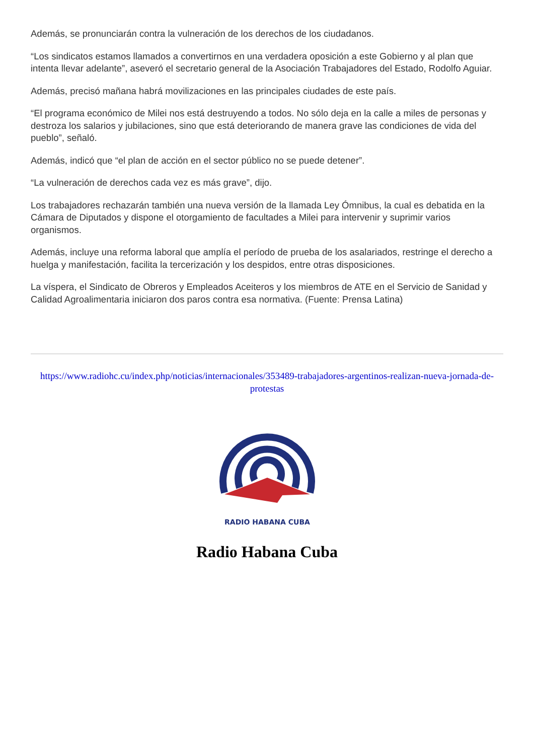Además, se pronunciarán contra la vulneración de los derechos de los ciudadanos.
“Los sindicatos estamos llamados a convertirnos en una verdadera oposición a este Gobierno y al plan que intenta llevar adelante”, aseveró el secretario general de la Asociación Trabajadores del Estado, Rodolfo Aguiar.
Además, precisó mañana habrá movilizaciones en las principales ciudades de este país.
“El programa económico de Milei nos está destruyendo a todos. No sólo deja en la calle a miles de personas y destroza los salarios y jubilaciones, sino que está deteriorando de manera grave las condiciones de vida del pueblo”, señaló.
Además, indicó que “el plan de acción en el sector público no se puede detener”.
“La vulneración de derechos cada vez es más grave”, dijo.
Los trabajadores rechazarán también una nueva versión de la llamada Ley Ómnibus, la cual es debatida en la Cámara de Diputados y dispone el otorgamiento de facultades a Milei para intervenir y suprimir varios organismos.
Además, incluye una reforma laboral que amplía el período de prueba de los asalariados, restringe el derecho a huelga y manifestación, facilita la tercerización y los despidos, entre otras disposiciones.
La víspera, el Sindicato de Obreros y Empleados Aceiteros y los miembros de ATE en el Servicio de Sanidad y Calidad Agroalimentaria iniciaron dos paros contra esa normativa. (Fuente: Prensa Latina)
https://www.radiohc.cu/index.php/noticias/internacionales/353489-trabajadores-argentinos-realizan-nueva-jornada-de-protestas
RADIO HABANA CUBA
Radio Habana Cuba